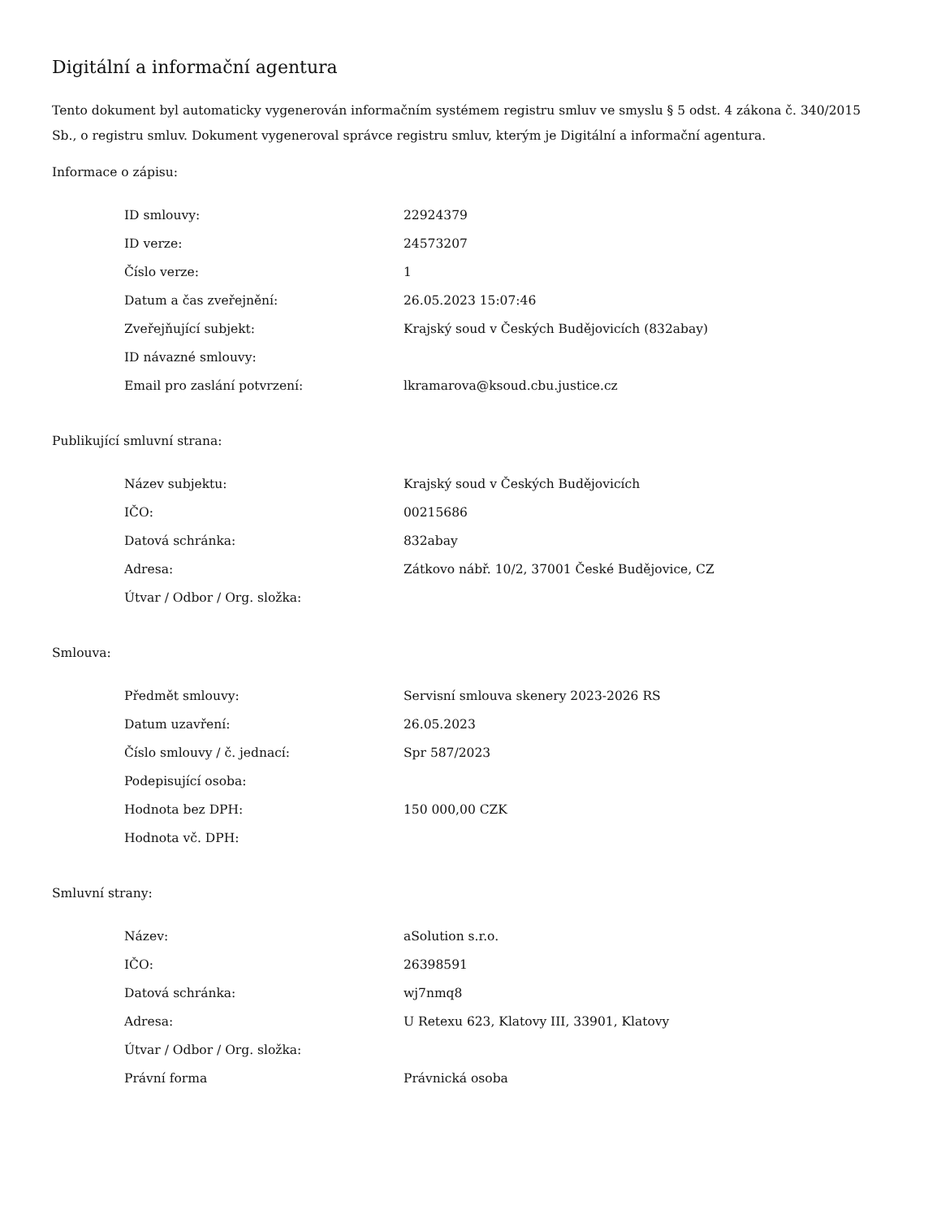Digitální a informační agentura
Tento dokument byl automaticky vygenerován informačním systémem registru smluv ve smyslu § 5 odst. 4 zákona č. 340/2015 Sb., o registru smluv. Dokument vygeneroval správce registru smluv, kterým je Digitální a informační agentura.
Informace o zápisu:
| ID smlouvy: | 22924379 |
| ID verze: | 24573207 |
| Číslo verze: | 1 |
| Datum a čas zveřejnění: | 26.05.2023 15:07:46 |
| Zveřejňující subjekt: | Krajský soud v Českých Budějovicích (832abay) |
| ID návazné smlouvy: | |
| Email pro zaslání potvrzení: | lkramarova@ksoud.cbu.justice.cz |
Publikující smluvní strana:
| Název subjektu: | Krajský soud v Českých Budějovicích |
| IČO: | 00215686 |
| Datová schránka: | 832abay |
| Adresa: | Zátkovo nábř. 10/2, 37001 České Budějovice, CZ |
| Útvar / Odbor / Org. složka: | |
Smlouva:
| Předmět smlouvy: | Servisní smlouva skenery 2023-2026 RS |
| Datum uzavření: | 26.05.2023 |
| Číslo smlouvy / č. jednací: | Spr 587/2023 |
| Podepisující osoba: | |
| Hodnota bez DPH: | 150 000,00 CZK |
| Hodnota vč. DPH: | |
Smluvní strany:
| Název: | aSolution s.r.o. |
| IČO: | 26398591 |
| Datová schránka: | wj7nmq8 |
| Adresa: | U Retexu 623, Klatovy III, 33901, Klatovy |
| Útvar / Odbor / Org. složka: | |
| Právní forma | Právnická osoba |